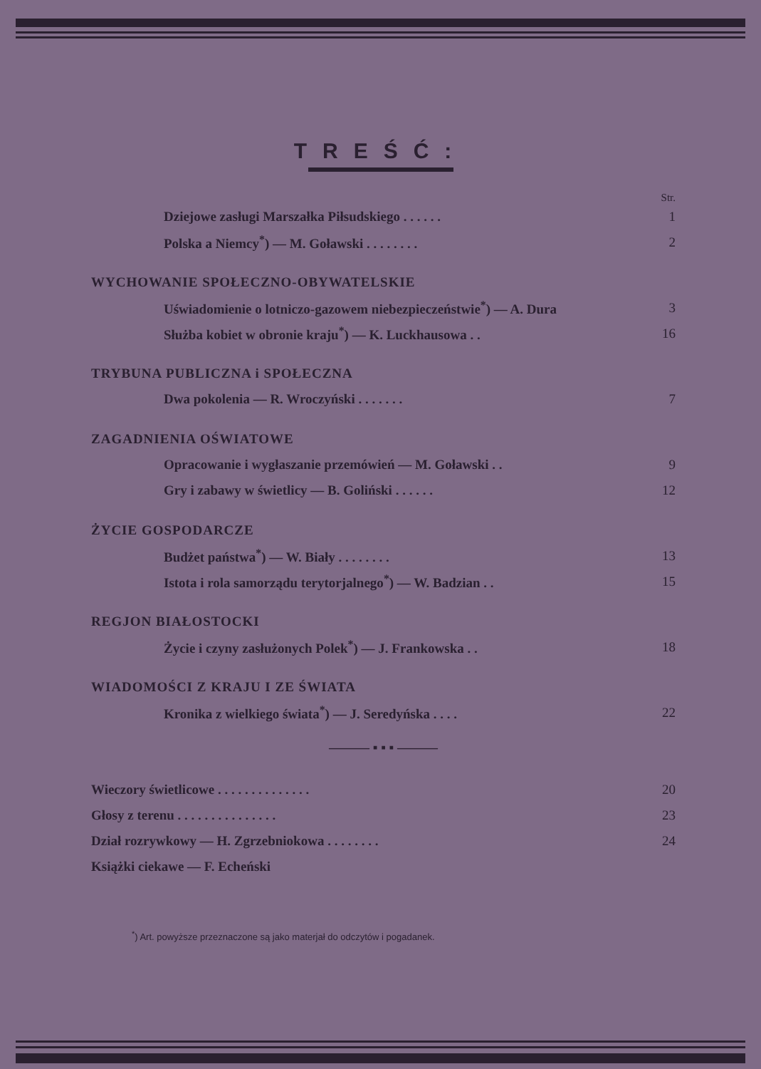TREŚĆ:
Str.
Dziejowe zasługi Marszałka Piłsudskiego . . . . . . 1
Polska a Niemcy<sup>*</sup>) — M. Goławski . . . . . . . . 2
WYCHOWANIE SPOŁECZNO-OBYWATELSKIE
Uświadomienie o lotniczo-gazowem niebezpieczeństwie<sup>*</sup>) — A. Dura 3
Służba kobiet w obronie kraju<sup>*</sup>) — K. Luckhausowa . . 16
TRYBUNA PUBLICZNA i SPOŁECZNA
Dwa pokolenia — R. Wroczyński . . . . . . . 7
ZAGADNIENIA OŚWIATOWE
Opracowanie i wygłaszanie przemówień — M. Goławski . . 9
Gry i zabawy w świetlicy — B. Goliński . . . . . . 12
ŻYCIE GOSPODARCZE
Budżet państwa<sup>*</sup>) — W. Biały . . . . . . . . 13
Istota i rola samorządu terytorjalnego<sup>*</sup>) — W. Badzian . . 15
REGJON BIAŁOSTOCKI
Życie i czyny zasłużonych Polek<sup>*</sup>) — J. Frankowska . . 18
WIADOMOŚCI Z KRAJU I ZE ŚWIATA
Kronika z wielkiego świata<sup>*</sup>) — J. Seredyńska . . . . 22
——— ▪ ▪ ▪ ———
Wieczory świetlicowe . . . . . . . . . . . . . . 20
Głosy z terenu . . . . . . . . . . . . . . . 23
Dział rozrywkowy — H. Zgrzebniokowa . . . . . . . . 24
Książki ciekawe — F. Echeński
<sup>*</sup>) Art. powyższe przeznaczone są jako materjał do odczytów i pogadanek.